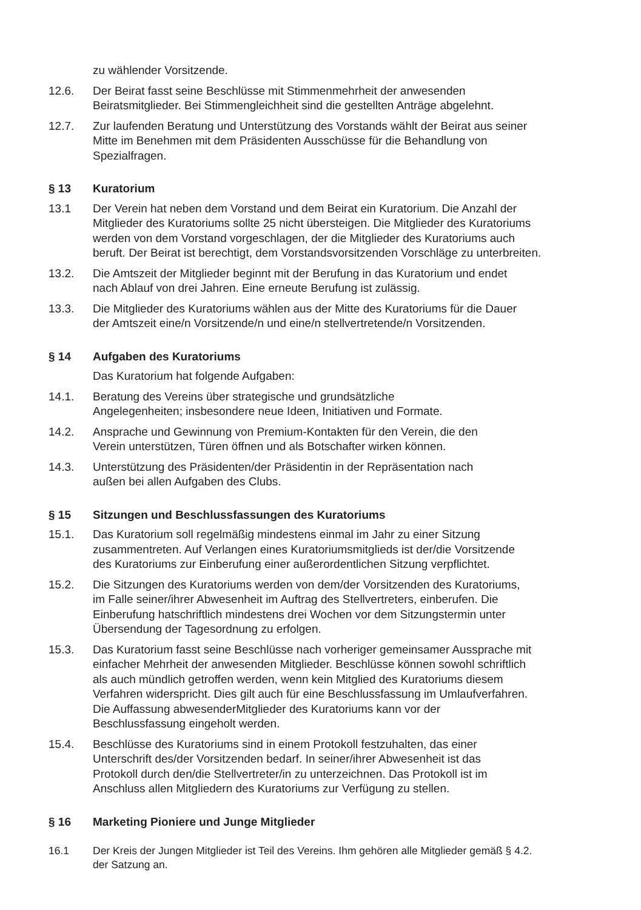zu wählender Vorsitzende.
12.6. Der Beirat fasst seine Beschlüsse mit Stimmenmehrheit der anwesenden
Beiratsmitglieder. Bei Stimmengleichheit sind die gestellten Anträge abgelehnt.
12.7. Zur laufenden Beratung und Unterstützung des Vorstands wählt der Beirat aus seiner
Mitte im Benehmen mit dem Präsidenten Ausschüsse für die Behandlung von
Spezialfragen.
§ 13 Kuratorium
13.1 Der Verein hat neben dem Vorstand und dem Beirat ein Kuratorium. Die Anzahl der
Mitglieder des Kuratoriums sollte 25 nicht übersteigen. Die Mitglieder des Kuratoriums
werden von dem Vorstand vorgeschlagen, der die Mitglieder des Kuratoriums auch
beruft. Der Beirat ist berechtigt, dem Vorstandsvorsitzenden Vorschläge zu unterbreiten.
13.2. Die Amtszeit der Mitglieder beginnt mit der Berufung in das Kuratorium und endet
nach Ablauf von drei Jahren. Eine erneute Berufung ist zulässig.
13.3. Die Mitglieder des Kuratoriums wählen aus der Mitte des Kuratoriums für die Dauer
der Amtszeit eine/n Vorsitzende/n und eine/n stellvertretende/n Vorsitzenden.
§ 14 Aufgaben des Kuratoriums
Das Kuratorium hat folgende Aufgaben:
14.1. Beratung des Vereins über strategische und grundsätzliche
Angelegenheiten; insbesondere neue Ideen, Initiativen und Formate.
14.2. Ansprache und Gewinnung von Premium-Kontakten für den Verein, die den
Verein unterstützen, Türen öffnen und als Botschafter wirken können.
14.3. Unterstützung des Präsidenten/der Präsidentin in der Repräsentation nach
außen bei allen Aufgaben des Clubs.
§ 15 Sitzungen und Beschlussfassungen des Kuratoriums
15.1. Das Kuratorium soll regelmäßig mindestens einmal im Jahr zu einer Sitzung
zusammentreten. Auf Verlangen eines Kuratoriumsmitglieds ist der/die Vorsitzende
des Kuratoriums zur Einberufung einer außerordentlichen Sitzung verpflichtet.
15.2. Die Sitzungen des Kuratoriums werden von dem/der Vorsitzenden des Kuratoriums,
im Falle seiner/ihrer Abwesenheit im Auftrag des Stellvertreters, einberufen. Die
Einberufung hatschriftlich mindestens drei Wochen vor dem Sitzungstermin unter
Übersendung der Tagesordnung zu erfolgen.
15.3. Das Kuratorium fasst seine Beschlüsse nach vorheriger gemeinsamer Aussprache mit
einfacher Mehrheit der anwesenden Mitglieder. Beschlüsse können sowohl schriftlich
als auch mündlich getroffen werden, wenn kein Mitglied des Kuratoriums diesem
Verfahren widerspricht. Dies gilt auch für eine Beschlussfassung im Umlaufverfahren.
Die Auffassung abwesenderMitglieder des Kuratoriums kann vor der
Beschlussfassung eingeholt werden.
15.4. Beschlüsse des Kuratoriums sind in einem Protokoll festzuhalten, das einer
Unterschrift des/der Vorsitzenden bedarf. In seiner/ihrer Abwesenheit ist das
Protokoll durch den/die Stellvertreter/in zu unterzeichnen. Das Protokoll ist im
Anschluss allen Mitgliedern des Kuratoriums zur Verfügung zu stellen.
§ 16 Marketing Pioniere und Junge Mitglieder
16.1 Der Kreis der Jungen Mitglieder ist Teil des Vereins. Ihm gehören alle Mitglieder gemäß § 4.2.
der Satzung an.